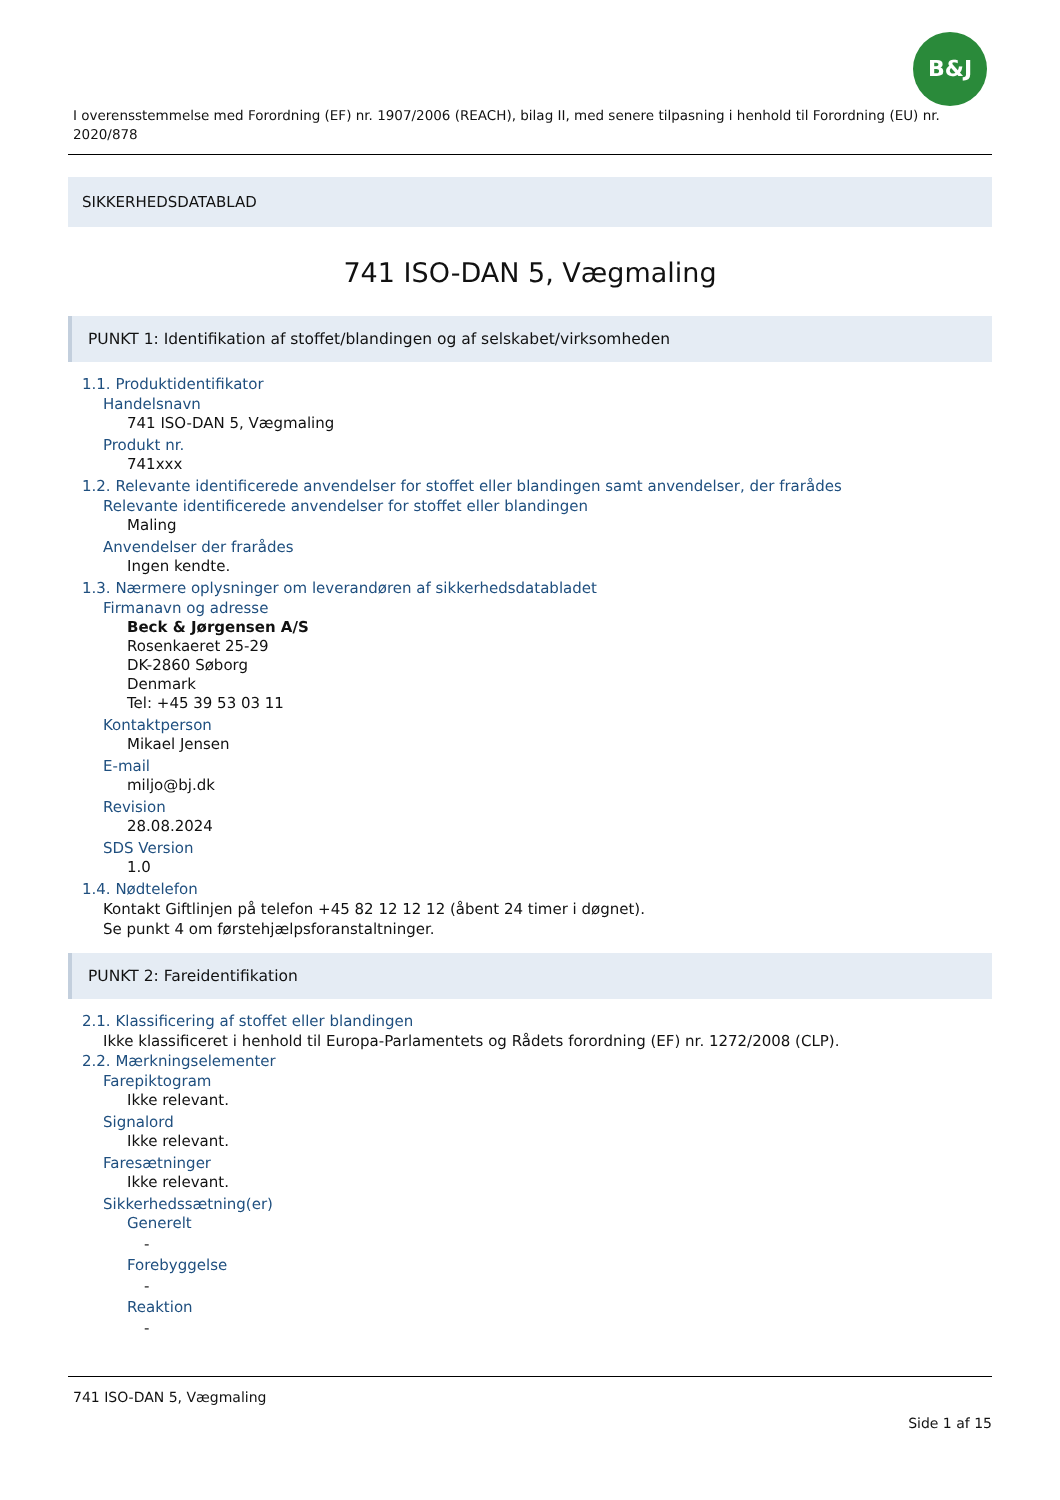B&J
I overensstemmelse med Forordning (EF) nr. 1907/2006 (REACH), bilag II, med senere tilpasning i henhold til Forordning (EU) nr. 2020/878
SIKKERHEDSDATABLAD
741 ISO-DAN 5, Vægmaling
PUNKT 1: Identifikation af stoffet/blandingen og af selskabet/virksomheden
1.1. Produktidentifikator
Handelsnavn
741 ISO-DAN 5, Vægmaling
Produkt nr.
741xxx
1.2. Relevante identificerede anvendelser for stoffet eller blandingen samt anvendelser, der frarådes
Relevante identificerede anvendelser for stoffet eller blandingen
Maling
Anvendelser der frarådes
Ingen kendte.
1.3. Nærmere oplysninger om leverandøren af sikkerhedsdatabladet
Firmanavn og adresse
Beck & Jørgensen A/S
Rosenkaeret 25-29
DK-2860 Søborg
Denmark
Tel: +45 39 53 03 11
Kontaktperson
Mikael Jensen
E-mail
miljo@bj.dk
Revision
28.08.2024
SDS Version
1.0
1.4. Nødtelefon
Kontakt Giftlinjen på telefon +45 82 12 12 12 (åbent 24 timer i døgnet).
Se punkt 4 om førstehjælpsforanstaltninger.
PUNKT 2: Fareidentifikation
2.1. Klassificering af stoffet eller blandingen
Ikke klassificeret i henhold til Europa-Parlamentets og Rådets forordning (EF) nr. 1272/2008 (CLP).
2.2. Mærkningselementer
Farepiktogram
Ikke relevant.
Signalord
Ikke relevant.
Faresætninger
Ikke relevant.
Sikkerhedssætning(er)
Generelt
-
Forebyggelse
-
Reaktion
-
741 ISO-DAN 5, Vægmaling
Side 1 af 15